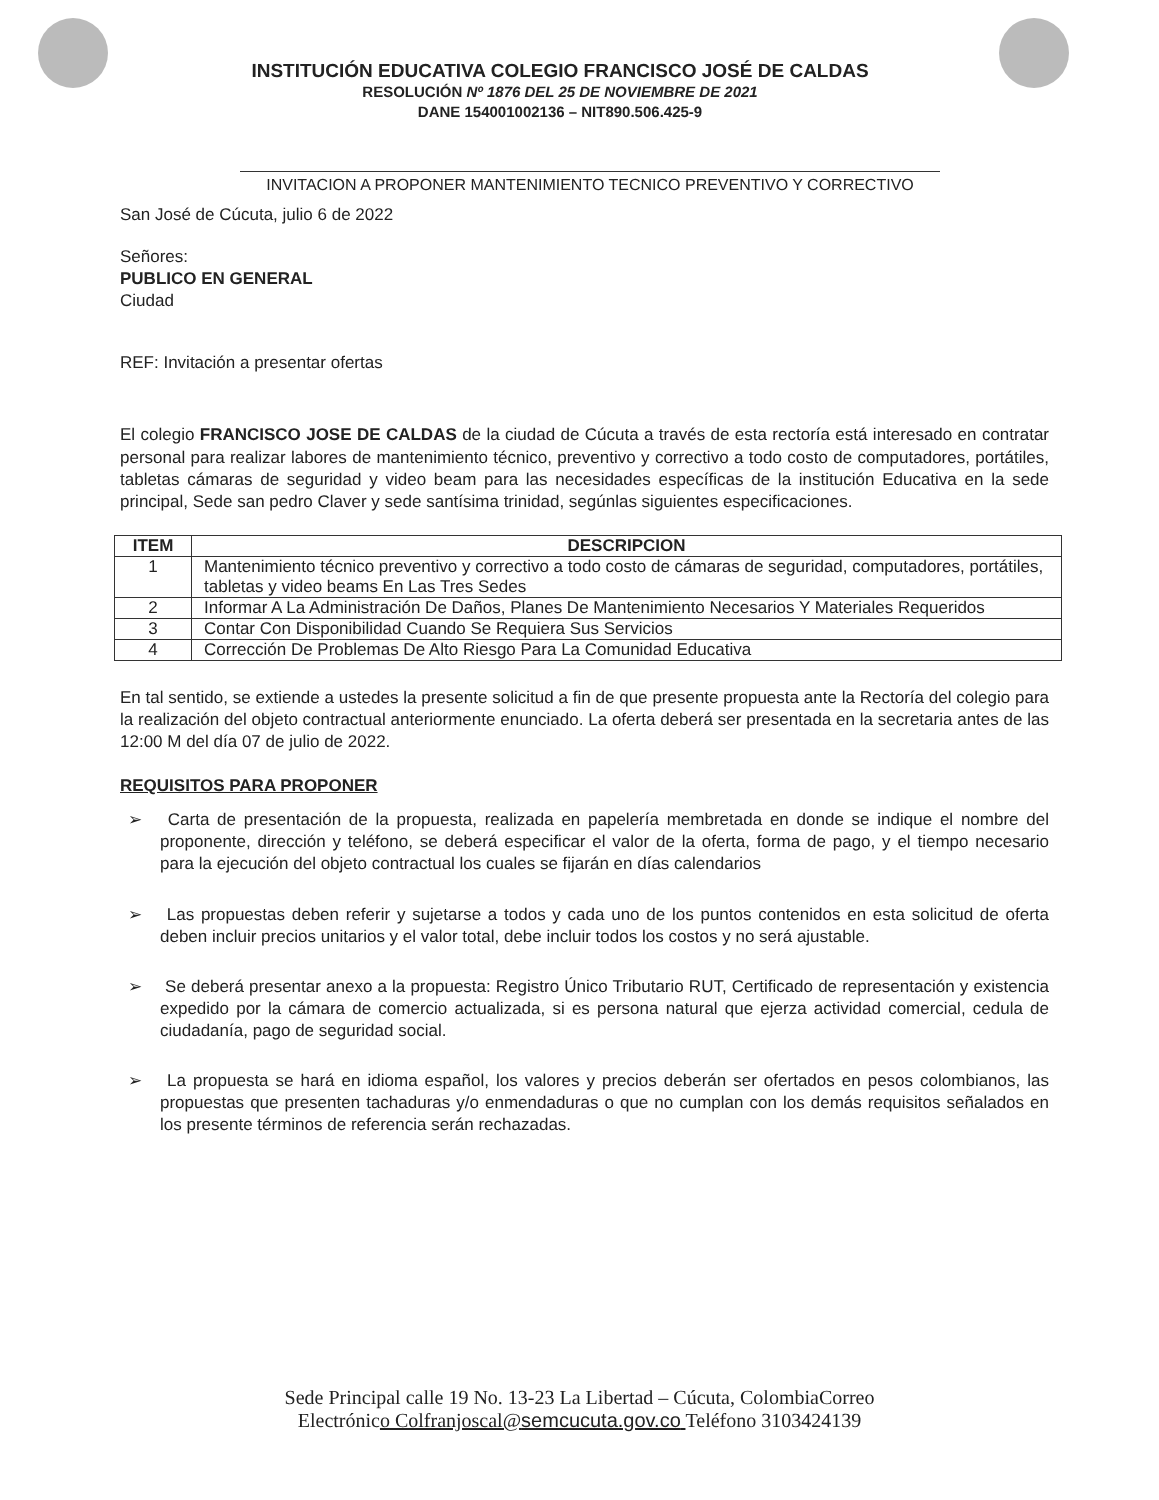INSTITUCIÓN EDUCATIVA COLEGIO FRANCISCO JOSÉ DE CALDAS
RESOLUCIÓN Nº 1876 DEL 25 DE NOVIEMBRE DE 2021
DANE 154001002136 – NIT890.506.425-9
INVITACION A PROPONER MANTENIMIENTO TECNICO PREVENTIVO Y CORRECTIVO
San José de Cúcuta, julio 6 de 2022
Señores:
PUBLICO EN GENERAL
Ciudad
REF: Invitación a presentar ofertas
El colegio FRANCISCO JOSE DE CALDAS de la ciudad de Cúcuta a través de esta rectoría está interesado en contratar personal para realizar labores de mantenimiento técnico, preventivo y correctivo a todo costo de computadores, portátiles, tabletas cámaras de seguridad y video beam para las necesidades específicas de la institución Educativa en la sede principal, Sede san pedro Claver y sede santísima trinidad, segúnlas siguientes especificaciones.
| ITEM | DESCRIPCION |
| --- | --- |
| 1 | Mantenimiento técnico preventivo y correctivo a todo costo de cámaras de seguridad, computadores, portátiles, tabletas y video beams En Las Tres Sedes |
| 2 | Informar A La Administración De Daños, Planes De Mantenimiento Necesarios Y Materiales Requeridos |
| 3 | Contar Con Disponibilidad Cuando Se Requiera Sus Servicios |
| 4 | Corrección De Problemas De Alto Riesgo Para La Comunidad Educativa |
En tal sentido, se extiende a ustedes la presente solicitud a fin de que presente propuesta ante la Rectoría del colegio para la realización del objeto contractual anteriormente enunciado. La oferta deberá ser presentada en la secretaria antes de las 12:00 M del día 07 de julio de 2022.
REQUISITOS PARA PROPONER
➢ Carta de presentación de la propuesta, realizada en papelería membretada en donde se indique el nombre del proponente, dirección y teléfono, se deberá especificar el valor de la oferta, forma de pago, y el tiempo necesario para la ejecución del objeto contractual los cuales se fijarán en días calendarios
➢ Las propuestas deben referir y sujetarse a todos y cada uno de los puntos contenidos en esta solicitud de oferta deben incluir precios unitarios y el valor total, debe incluir todos los costos y no será ajustable.
➢ Se deberá presentar anexo a la propuesta: Registro Único Tributario RUT, Certificado de representación y existencia expedido por la cámara de comercio actualizada, si es persona natural que ejerza actividad comercial, cedula de ciudadanía, pago de seguridad social.
➢ La propuesta se hará en idioma español, los valores y precios deberán ser ofertados en pesos colombianos, las propuestas que presenten tachaduras y/o enmendaduras o que no cumplan con los demás requisitos señalados en los presente términos de referencia serán rechazadas.
Sede Principal calle 19 No. 13-23 La Libertad – Cúcuta, ColombiaCorreo
Electrónico Colfranjoscal@semcucuta.gov.co Teléfono 3103424139